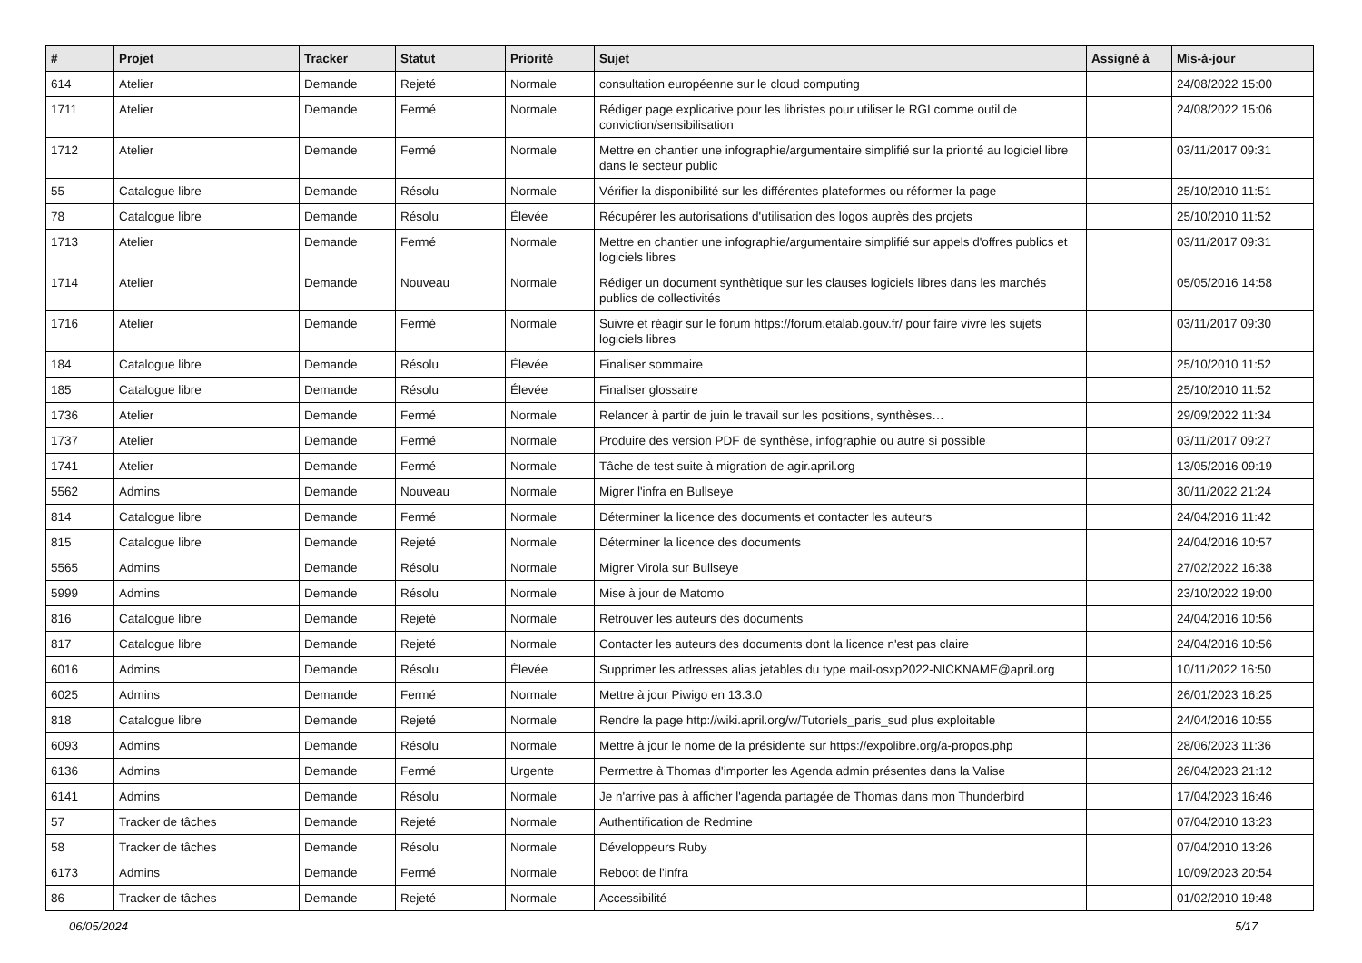| # | Projet | Tracker | Statut | Priorité | Sujet | Assigné à | Mis-à-jour |
| --- | --- | --- | --- | --- | --- | --- | --- |
| 614 | Atelier | Demande | Rejeté | Normale | consultation européenne sur le cloud computing | | 24/08/2022 15:00 |
| 1711 | Atelier | Demande | Fermé | Normale | Rédiger page explicative pour les libristes pour utiliser le RGI comme outil de conviction/sensibilisation | | 24/08/2022 15:06 |
| 1712 | Atelier | Demande | Fermé | Normale | Mettre en chantier une infographie/argumentaire simplifié sur la priorité au logiciel libre dans le secteur public | | 03/11/2017 09:31 |
| 55 | Catalogue libre | Demande | Résolu | Normale | Vérifier la disponibilité sur les différentes plateformes ou réformer la page | | 25/10/2010 11:51 |
| 78 | Catalogue libre | Demande | Résolu | Élevée | Récupérer les autorisations d'utilisation des logos auprès des projets | | 25/10/2010 11:52 |
| 1713 | Atelier | Demande | Fermé | Normale | Mettre en chantier une infographie/argumentaire simplifié sur appels d'offres publics et logiciels libres | | 03/11/2017 09:31 |
| 1714 | Atelier | Demande | Nouveau | Normale | Rédiger un document synthètique sur les clauses logiciels libres dans les marchés publics de collectivités | | 05/05/2016 14:58 |
| 1716 | Atelier | Demande | Fermé | Normale | Suivre et réagir sur le forum https://forum.etalab.gouv.fr/ pour faire vivre les sujets logiciels libres | | 03/11/2017 09:30 |
| 184 | Catalogue libre | Demande | Résolu | Élevée | Finaliser sommaire | | 25/10/2010 11:52 |
| 185 | Catalogue libre | Demande | Résolu | Élevée | Finaliser glossaire | | 25/10/2010 11:52 |
| 1736 | Atelier | Demande | Fermé | Normale | Relancer à partir de juin le travail sur les positions, synthèses… | | 29/09/2022 11:34 |
| 1737 | Atelier | Demande | Fermé | Normale | Produire des version PDF de synthèse, infographie ou autre si possible | | 03/11/2017 09:27 |
| 1741 | Atelier | Demande | Fermé | Normale | Tâche de test suite à migration de agir.april.org | | 13/05/2016 09:19 |
| 5562 | Admins | Demande | Nouveau | Normale | Migrer l'infra en Bullseye | | 30/11/2022 21:24 |
| 814 | Catalogue libre | Demande | Fermé | Normale | Déterminer la licence des documents et contacter les auteurs | | 24/04/2016 11:42 |
| 815 | Catalogue libre | Demande | Rejeté | Normale | Déterminer la licence des documents | | 24/04/2016 10:57 |
| 5565 | Admins | Demande | Résolu | Normale | Migrer Virola sur Bullseye | | 27/02/2022 16:38 |
| 5999 | Admins | Demande | Résolu | Normale | Mise à jour de Matomo | | 23/10/2022 19:00 |
| 816 | Catalogue libre | Demande | Rejeté | Normale | Retrouver les auteurs des documents | | 24/04/2016 10:56 |
| 817 | Catalogue libre | Demande | Rejeté | Normale | Contacter les auteurs des documents dont la licence n'est pas claire | | 24/04/2016 10:56 |
| 6016 | Admins | Demande | Résolu | Élevée | Supprimer les adresses alias jetables du type mail-osxp2022-NICKNAME@april.org | | 10/11/2022 16:50 |
| 6025 | Admins | Demande | Fermé | Normale | Mettre à jour Piwigo en 13.3.0 | | 26/01/2023 16:25 |
| 818 | Catalogue libre | Demande | Rejeté | Normale | Rendre la page http://wiki.april.org/w/Tutoriels_paris_sud plus exploitable | | 24/04/2016 10:55 |
| 6093 | Admins | Demande | Résolu | Normale | Mettre à jour le nome de la présidente sur https://expolibre.org/a-propos.php | | 28/06/2023 11:36 |
| 6136 | Admins | Demande | Fermé | Urgente | Permettre à Thomas d'importer les Agenda admin présentes dans la Valise | | 26/04/2023 21:12 |
| 6141 | Admins | Demande | Résolu | Normale | Je n'arrive pas à afficher l'agenda partagée de Thomas dans mon Thunderbird | | 17/04/2023 16:46 |
| 57 | Tracker de tâches | Demande | Rejeté | Normale | Authentification de Redmine | | 07/04/2010 13:23 |
| 58 | Tracker de tâches | Demande | Résolu | Normale | Développeurs Ruby | | 07/04/2010 13:26 |
| 6173 | Admins | Demande | Fermé | Normale | Reboot de l'infra | | 10/09/2023 20:54 |
| 86 | Tracker de tâches | Demande | Rejeté | Normale | Accessibilité | | 01/02/2010 19:48 |
06/05/2024 5/17